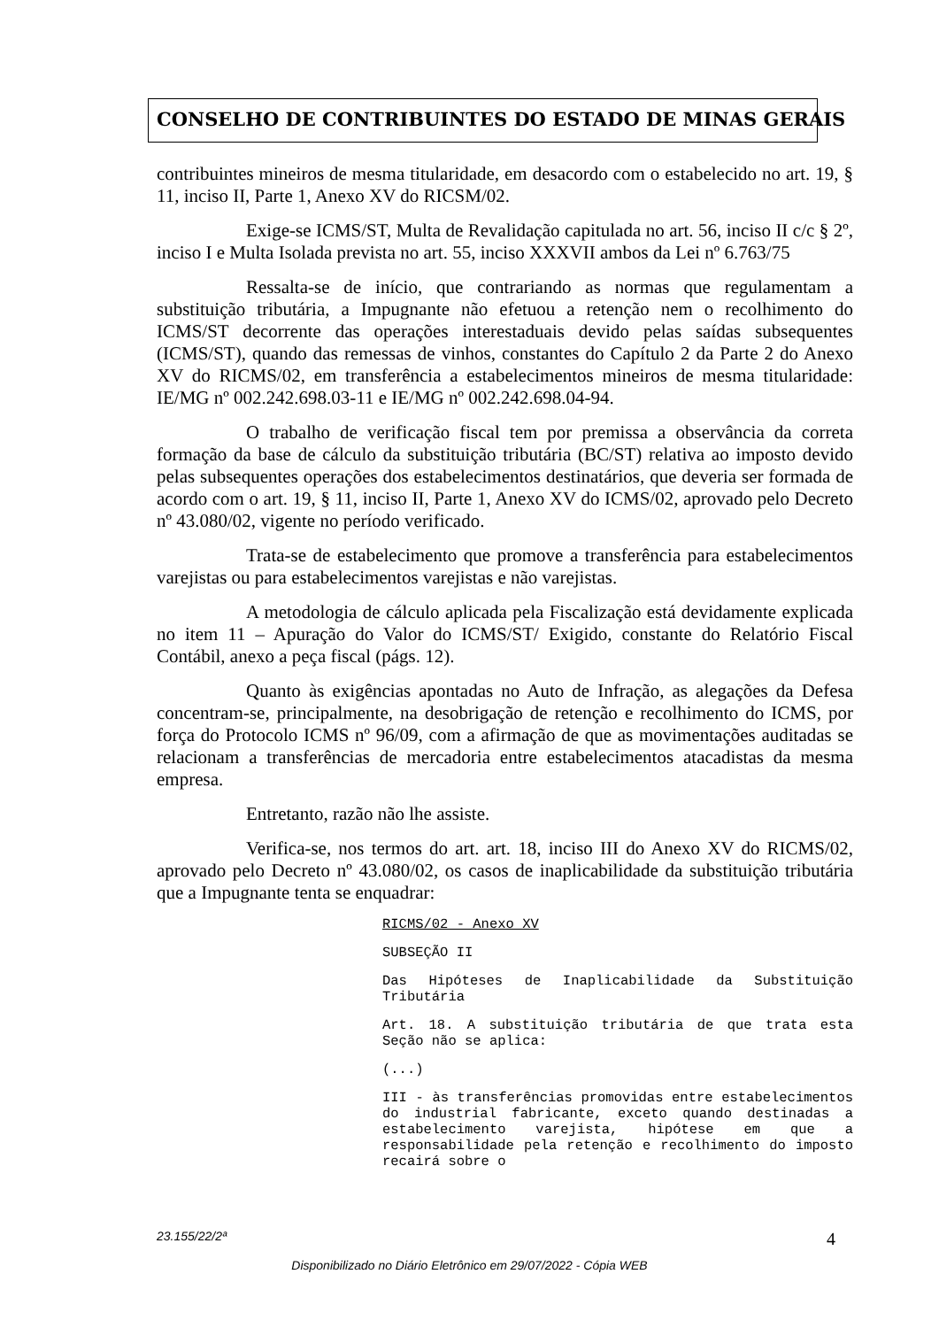CONSELHO DE CONTRIBUINTES DO ESTADO DE MINAS GERAIS
contribuintes mineiros de mesma titularidade, em desacordo com o estabelecido no art. 19, § 11, inciso II, Parte 1, Anexo XV do RICSM/02.
Exige-se ICMS/ST, Multa de Revalidação capitulada no art. 56, inciso II c/c § 2º, inciso I e Multa Isolada prevista no art. 55, inciso XXXVII ambos da Lei nº 6.763/75
Ressalta-se de início, que contrariando as normas que regulamentam a substituição tributária, a Impugnante não efetuou a retenção nem o recolhimento do ICMS/ST decorrente das operações interestaduais devido pelas saídas subsequentes (ICMS/ST), quando das remessas de vinhos, constantes do Capítulo 2 da Parte 2 do Anexo XV do RICMS/02, em transferência a estabelecimentos mineiros de mesma titularidade: IE/MG nº 002.242.698.03-11 e IE/MG nº 002.242.698.04-94.
O trabalho de verificação fiscal tem por premissa a observância da correta formação da base de cálculo da substituição tributária (BC/ST) relativa ao imposto devido pelas subsequentes operações dos estabelecimentos destinatários, que deveria ser formada de acordo com o art. 19, § 11, inciso II, Parte 1, Anexo XV do ICMS/02, aprovado pelo Decreto nº 43.080/02, vigente no período verificado.
Trata-se de estabelecimento que promove a transferência para estabelecimentos varejistas ou para estabelecimentos varejistas e não varejistas.
A metodologia de cálculo aplicada pela Fiscalização está devidamente explicada no item 11 – Apuração do Valor do ICMS/ST/ Exigido, constante do Relatório Fiscal Contábil, anexo a peça fiscal (págs. 12).
Quanto às exigências apontadas no Auto de Infração, as alegações da Defesa concentram-se, principalmente, na desobrigação de retenção e recolhimento do ICMS, por força do Protocolo ICMS nº 96/09, com a afirmação de que as movimentações auditadas se relacionam a transferências de mercadoria entre estabelecimentos atacadistas da mesma empresa.
Entretanto, razão não lhe assiste.
Verifica-se, nos termos do art. art. 18, inciso III do Anexo XV do RICMS/02, aprovado pelo Decreto nº 43.080/02, os casos de inaplicabilidade da substituição tributária que a Impugnante tenta se enquadrar:
RICMS/02 - Anexo XV
SUBSEÇÃO II
Das Hipóteses de Inaplicabilidade da Substituição Tributária
Art. 18. A substituição tributária de que trata esta Seção não se aplica:
(...)
III - às transferências promovidas entre estabelecimentos do industrial fabricante, exceto quando destinadas a estabelecimento varejista, hipótese em que a responsabilidade pela retenção e recolhimento do imposto recairá sobre o
23.155/22/2ª 4
Disponibilizado no Diário Eletrônico em 29/07/2022 - Cópia WEB